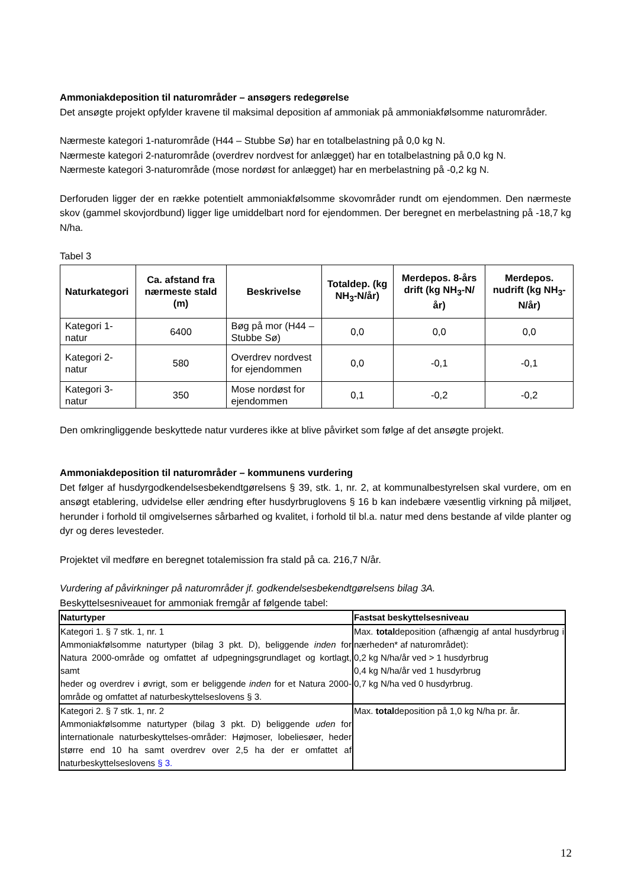Ammoniakdeposition til naturområder – ansøgers redegørelse
Det ansøgte projekt opfylder kravene til maksimal deposition af ammoniak på ammoniakfølsomme naturområder.
Nærmeste kategori 1-naturområde (H44 – Stubbe Sø) har en totalbelastning på 0,0 kg N.
Nærmeste kategori 2-naturområde (overdrev nordvest for anlægget) har en totalbelastning på 0,0 kg N.
Nærmeste kategori 3-naturområde (mose nordøst for anlægget) har en merbelastning på -0,2 kg N.
Derforuden ligger der en række potentielt ammoniakfølsomme skovområder rundt om ejendommen. Den nærmeste skov (gammel skovjordbund) ligger lige umiddelbart nord for ejendommen. Der beregnet en merbelastning på -18,7 kg N/ha.
Tabel 3
| Naturkategori | Ca. afstand fra nærmeste stald (m) | Beskrivelse | Totaldep. (kg NH<sub>3</sub>-N/år) | Merdepos. 8-års drift (kg NH<sub>3</sub>-N/år) | Merdepos. nudrift (kg NH<sub>3</sub>-N/år) |
| --- | --- | --- | --- | --- | --- |
| Kategori 1-natur | 6400 | Bøg på mor (H44 – Stubbe Sø) | 0,0 | 0,0 | 0,0 |
| Kategori 2-natur | 580 | Overdrev nordvest for ejendommen | 0,0 | -0,1 | -0,1 |
| Kategori 3-natur | 350 | Mose nordøst for ejendommen | 0,1 | -0,2 | -0,2 |
Den omkringliggende beskyttede natur vurderes ikke at blive påvirket som følge af det ansøgte projekt.
Ammoniakdeposition til naturområder – kommunens vurdering
Det følger af husdyrgodkendelsesbekendtgørelsens § 39, stk. 1, nr. 2, at kommunalbestyrelsen skal vurdere, om en ansøgt etablering, udvidelse eller ændring efter husdyrbruglovens § 16 b kan indebære væsentlig virkning på miljøet, herunder i forhold til omgivelsernes sårbarhed og kvalitet, i forhold til bl.a. natur med dens bestande af vilde planter og dyr og deres levesteder.
Projektet vil medføre en beregnet totalemission fra stald på ca. 216,7 N/år.
Vurdering af påvirkninger på naturområder jf. godkendelsesbekendtgørelsens bilag 3A.
Beskyttelsesniveauet for ammoniak fremgår af følgende tabel:
| Naturtyper | Fastsat beskyttelsesniveau |
| --- | --- |
| Kategori 1. § 7 stk. 1, nr. 1 Ammoniakfølsomme naturtyper (bilag 3 pkt. D), beliggende inden for Natura 2000-område og omfattet af udpegningsgrundlaget og kortlagt, samt heder og overdrev i øvrigt, som er beliggende inden for et Natura 2000-område og omfattet af naturbeskyttelseslovens § 3. | Max. total deposition (afhængig af antal husdyrbrug i nærheden* af naturområdet): 0,2 kg N/ha/år ved > 1 husdyrbrug 0,4 kg N/ha/år ved 1 husdyrbrug 0,7 kg N/ha ved 0 husdyrbrug. |
| Kategori 2. § 7 stk. 1, nr. 2 Ammoniakfølsomme naturtyper (bilag 3 pkt. D) beliggende uden for internationale naturbeskyttelses-områder: Højmoser, lobeliesøer, heder større end 10 ha samt overdrev over 2,5 ha der er omfattet af naturbeskyttelseslovens § 3. | Max. total deposition på 1,0 kg N/ha pr. år. |
12